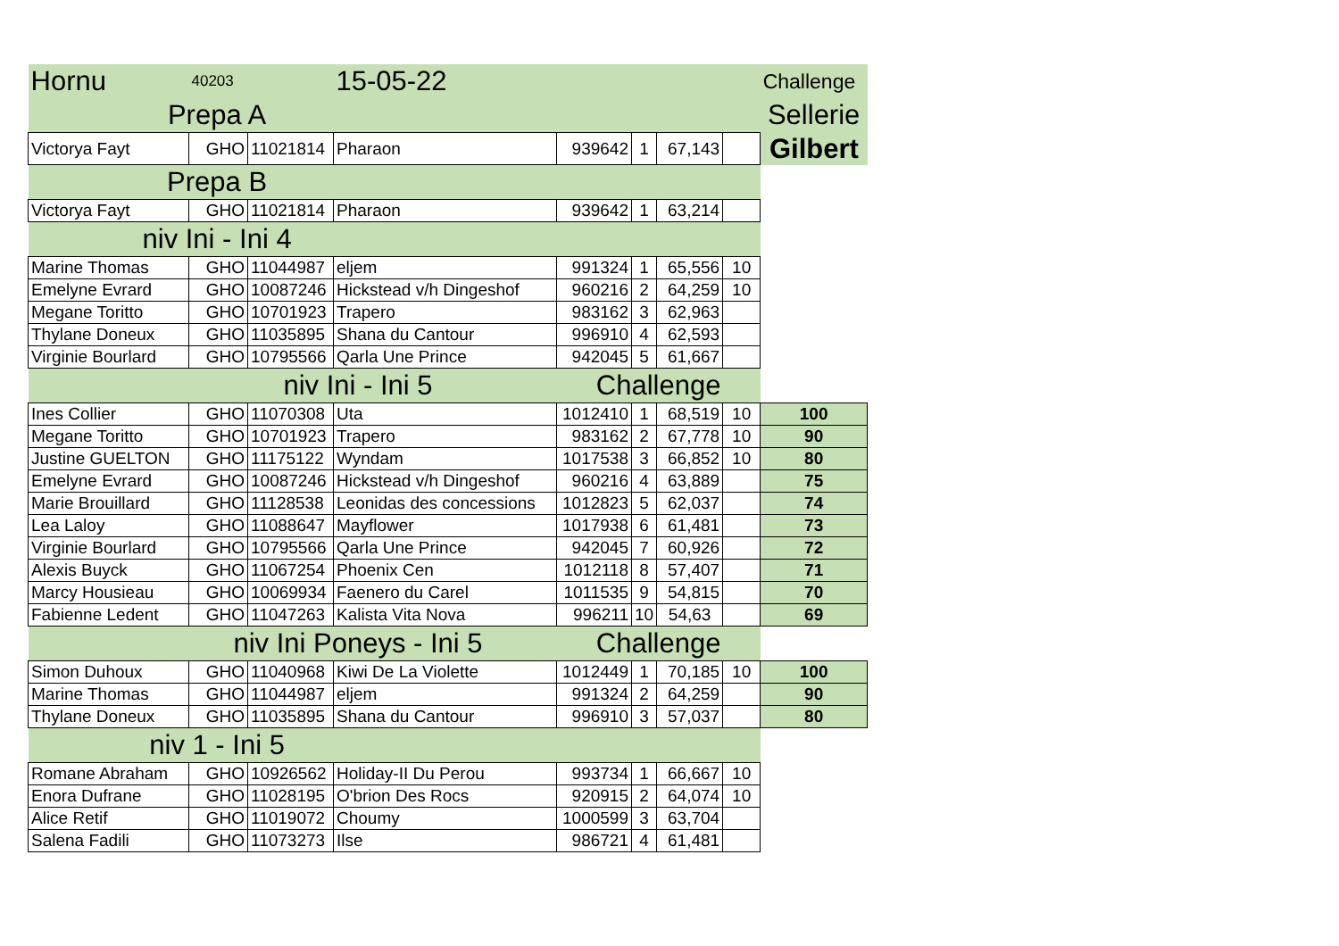| Hornu | 40203 | | 15-05-22 | | | | | Challenge |
| Prepa A | | | | | | | | Sellerie |
| Victorya Fayt | GHO | 11021814 | Pharaon | 939642 | 1 | 67,143 | | Gilbert |
| Prepa B | | | | | | | | |
| Victorya Fayt | GHO | 11021814 | Pharaon | 939642 | 1 | 63,214 | | |
| niv Ini - Ini 4 | | | | | | | | |
| Marine Thomas | GHO | 11044987 | eljem | 991324 | 1 | 65,556 | 10 | |
| Emelyne Evrard | GHO | 10087246 | Hickstead v/h Dingeshof | 960216 | 2 | 64,259 | 10 | |
| Megane Toritto | GHO | 10701923 | Trapero | 983162 | 3 | 62,963 | | |
| Thylane Doneux | GHO | 11035895 | Shana du Cantour | 996910 | 4 | 62,593 | | |
| Virginie Bourlard | GHO | 10795566 | Qarla Une Prince | 942045 | 5 | 61,667 | | |
| niv Ini - Ini 5 | | | | Challenge | | | | |
| Ines Collier | GHO | 11070308 | Uta | 1012410 | 1 | 68,519 | 10 | 100 |
| Megane Toritto | GHO | 10701923 | Trapero | 983162 | 2 | 67,778 | 10 | 90 |
| Justine GUELTON | GHO | 11175122 | Wyndam | 1017538 | 3 | 66,852 | 10 | 80 |
| Emelyne Evrard | GHO | 10087246 | Hickstead v/h Dingeshof | 960216 | 4 | 63,889 | | 75 |
| Marie Brouillard | GHO | 11128538 | Leonidas des concessions | 1012823 | 5 | 62,037 | | 74 |
| Lea Laloy | GHO | 11088647 | Mayflower | 1017938 | 6 | 61,481 | | 73 |
| Virginie Bourlard | GHO | 10795566 | Qarla Une Prince | 942045 | 7 | 60,926 | | 72 |
| Alexis Buyck | GHO | 11067254 | Phoenix Cen | 1012118 | 8 | 57,407 | | 71 |
| Marcy Housieau | GHO | 10069934 | Faenero du Carel | 1011535 | 9 | 54,815 | | 70 |
| Fabienne Ledent | GHO | 11047263 | Kalista Vita Nova | 996211 | 10 | 54,63 | | 69 |
| niv Ini Poneys - Ini 5 | | | | Challenge | | | | |
| Simon Duhoux | GHO | 11040968 | Kiwi De La Violette | 1012449 | 1 | 70,185 | 10 | 100 |
| Marine Thomas | GHO | 11044987 | eljem | 991324 | 2 | 64,259 | | 90 |
| Thylane Doneux | GHO | 11035895 | Shana du Cantour | 996910 | 3 | 57,037 | | 80 |
| niv 1 - Ini 5 | | | | | | | | |
| Romane Abraham | GHO | 10926562 | Holiday-II Du Perou | 993734 | 1 | 66,667 | 10 | |
| Enora Dufrane | GHO | 11028195 | O'brion Des Rocs | 920915 | 2 | 64,074 | 10 | |
| Alice Retif | GHO | 11019072 | Choumy | 1000599 | 3 | 63,704 | | |
| Salena Fadili | GHO | 11073273 | Ilse | 986721 | 4 | 61,481 | | |